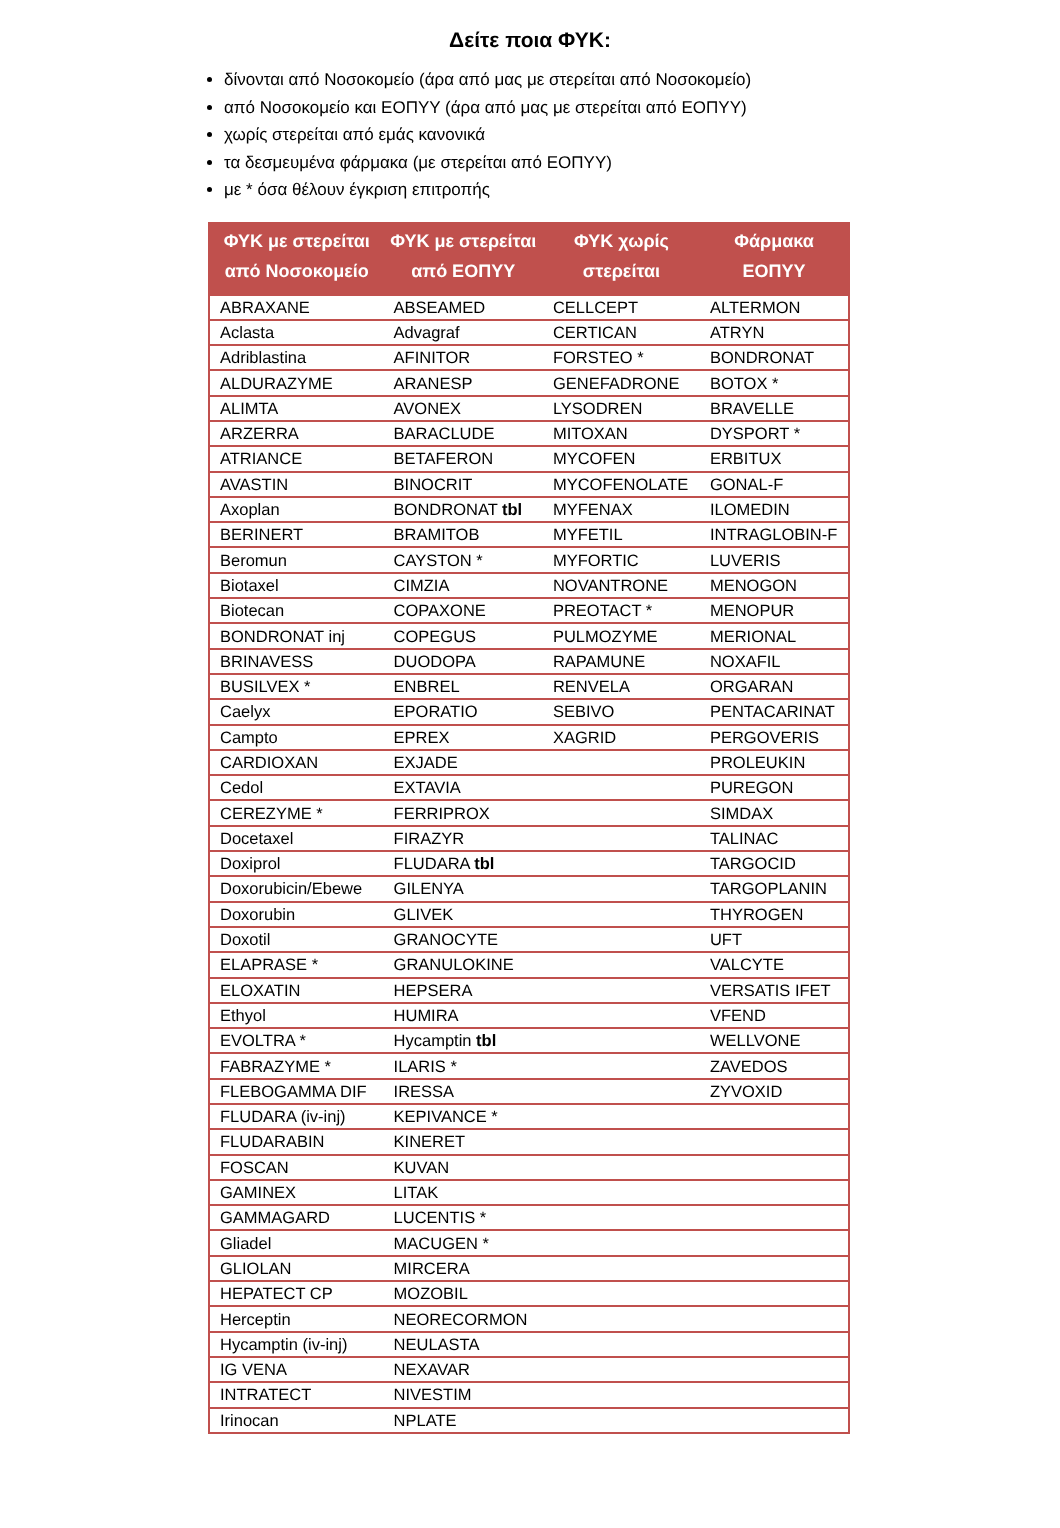Δείτε ποια ΦΥΚ:
δίνονται από Νοσοκομείο (άρα από μας με στερείται από Νοσοκομείο)
από Νοσοκομείο και ΕΟΠΥΥ (άρα από μας με στερείται από ΕΟΠΥΥ)
χωρίς στερείται από εμάς κανονικά
τα δεσμευμένα φάρμακα (με στερείται από ΕΟΠΥΥ)
με * όσα θέλουν έγκριση επιτροπής
| ΦΥΚ με στερείται από Νοσοκομείο | ΦΥΚ με στερείται από ΕΟΠΥΥ | ΦΥΚ χωρίς στερείται | Φάρμακα ΕΟΠΥΥ |
| --- | --- | --- | --- |
| ABRAXANE | ABSEAMED | CELLCEPT | ALTERMON |
| Aclasta | Advagraf | CERTICAN | ATRYN |
| Adriblastina | AFINITOR | FORSTEO * | BONDRONAT |
| ALDURAZYME | ARANESP | GENEFADRONE | BOTOX * |
| ALIMTA | AVONEX | LYSODREN | BRAVELLE |
| ARZERRA | BARACLUDE | MITOXAN | DYSPORT * |
| ATRIANCE | BETAFERON | MYCOFEN | ERBITUX |
| AVASTIN | BINOCRIT | MYCOFENOLATE | GONAL-F |
| Axoplan | BONDRONAT tbl | MYFENAX | ILOMEDIN |
| BERINERT | BRAMITOB | MYFETIL | INTRAGLOBIN-F |
| Beromun | CAYSTON * | MYFORTIC | LUVERIS |
| Biotaxel | CIMZIA | NOVANTRONE | MENOGON |
| Biotecan | COPAXONE | PREOTACT * | MENOPUR |
| BONDRONAT inj | COPEGUS | PULMOZYME | MERIONAL |
| BRINAVESS | DUODOPA | RAPAMUNE | NOXAFIL |
| BUSILVEX * | ENBREL | RENVELA | ORGARAN |
| Caelyx | EPORATIO | SEBIVO | PENTACARINAT |
| Campto | EPREX | XAGRID | PERGOVERIS |
| CARDIOXAN | EXJADE | | PROLEUKIN |
| Cedol | EXTAVIA | | PUREGON |
| CEREZYME * | FERRIPROX | | SIMDAX |
| Docetaxel | FIRAZYR | | TALINAC |
| Doxiprol | FLUDARA tbl | | TARGOCID |
| Doxorubicin/Ebewe | GILENYA | | TARGOPLANIN |
| Doxorubin | GLIVEK | | THYROGEN |
| Doxotil | GRANOCYTE | | UFT |
| ELAPRASE * | GRANULOKINE | | VALCYTE |
| ELOXATIN | HEPSERA | | VERSATIS IFET |
| Ethyol | HUMIRA | | VFEND |
| EVOLTRA * | Hycamptin tbl | | WELLVONE |
| FABRAZYME * | ILARIS * | | ZAVEDOS |
| FLEBOGAMMA DIF | IRESSA | | ZYVOXID |
| FLUDARA (iv-inj) | KEPIVANCE * | | |
| FLUDARABIN | KINERET | | |
| FOSCAN | KUVAN | | |
| GAMINEX | LITAK | | |
| GAMMAGARD | LUCENTIS * | | |
| Gliadel | MACUGEN * | | |
| GLIOLAN | MIRCERA | | |
| HEPATECT CP | MOZOBIL | | |
| Herceptin | NEORECORMON | | |
| Hycamptin (iv-inj) | NEULASTA | | |
| IG VENA | NEXAVAR | | |
| INTRATECT | NIVESTIM | | |
| Irinocan | NPLATE | | |